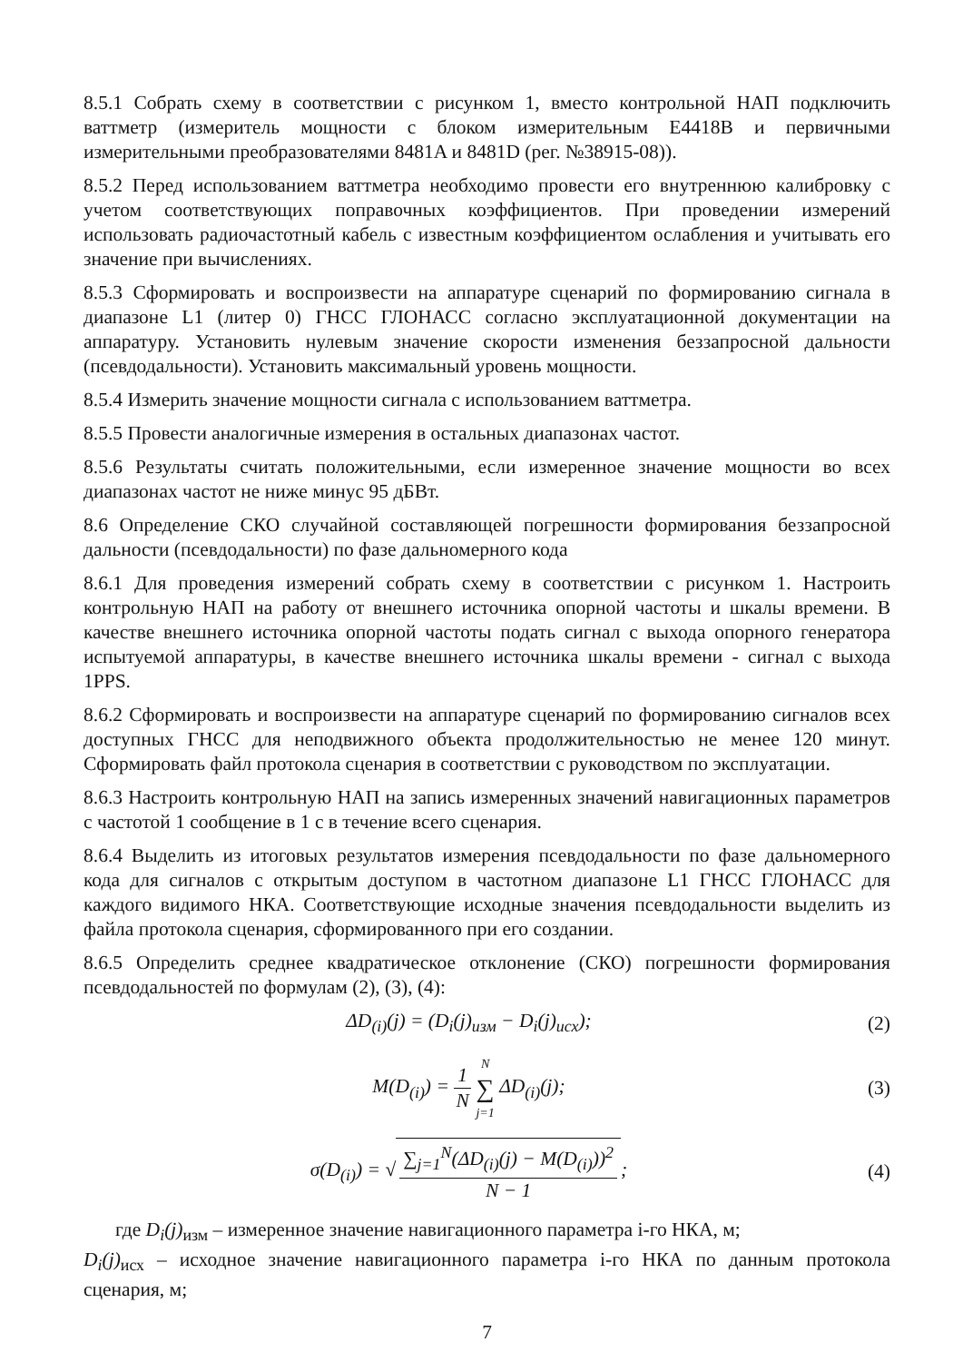8.5.1 Собрать схему в соответствии с рисунком 1, вместо контрольной НАП подключить ваттметр (измеритель мощности с блоком измерительным E4418B и первичными измерительными преобразователями 8481A и 8481D (рег. №38915-08)).
8.5.2 Перед использованием ваттметра необходимо провести его внутреннюю калибровку с учетом соответствующих поправочных коэффициентов. При проведении измерений использовать радиочастотный кабель с известным коэффициентом ослабления и учитывать его значение при вычислениях.
8.5.3 Сформировать и воспроизвести на аппаратуре сценарий по формированию сигнала в диапазоне L1 (литер 0) ГНСС ГЛОНАСС согласно эксплуатационной документации на аппаратуру. Установить нулевым значение скорости изменения беззапросной дальности (псевдодальности). Установить максимальный уровень мощности.
8.5.4 Измерить значение мощности сигнала с использованием ваттметра.
8.5.5 Провести аналогичные измерения в остальных диапазонах частот.
8.5.6 Результаты считать положительными, если измеренное значение мощности во всех диапазонах частот не ниже минус 95 дБВт.
8.6 Определение СКО случайной составляющей погрешности формирования беззапросной дальности (псевдодальности) по фазе дальномерного кода
8.6.1 Для проведения измерений собрать схему в соответствии с рисунком 1. Настроить контрольную НАП на работу от внешнего источника опорной частоты и шкалы времени. В качестве внешнего источника опорной частоты подать сигнал с выхода опорного генератора испытуемой аппаратуры, в качестве внешнего источника шкалы времени - сигнал с выхода 1PPS.
8.6.2 Сформировать и воспроизвести на аппаратуре сценарий по формированию сигналов всех доступных ГНСС для неподвижного объекта продолжительностью не менее 120 минут. Сформировать файл протокола сценария в соответствии с руководством по эксплуатации.
8.6.3 Настроить контрольную НАП на запись измеренных значений навигационных параметров с частотой 1 сообщение в 1 с в течение всего сценария.
8.6.4 Выделить из итоговых результатов измерения псевдодальности по фазе дальномерного кода для сигналов с открытым доступом в частотном диапазоне L1 ГНСС ГЛОНАСС для каждого видимого НКА. Соответствующие исходные значения псевдодальности выделить из файла протокола сценария, сформированного при его создании.
8.6.5 Определить среднее квадратическое отклонение (СКО) погрешности формирования псевдодальностей по формулам (2), (3), (4):
ΔD<sub>(i)</sub>(j) = (D<sub>i</sub>(j)<sub>изм</sub> − D<sub>i</sub>(j)<sub>исх</sub>);
(2)
M(D<sub>(i)</sub>) = 1 N N ∑ j=1 ΔD<sub>(i)</sub>(j);
(3)
σ(D<sub>(i)</sub>) = √ ∑<sub>j=1</sub><sup>N</sup>(ΔD<sub>(i)</sub>(j) − M(D<sub>(i)</sub>))<sup>2</sup> N − 1;
(4)
где D<sub>i</sub>(j)<sub>изм</sub> – измеренное значение навигационного параметра i-го НКА, м;
D<sub>i</sub>(j)<sub>исх</sub> – исходное значение навигационного параметра i-го НКА по данным протокола сценария, м;
7